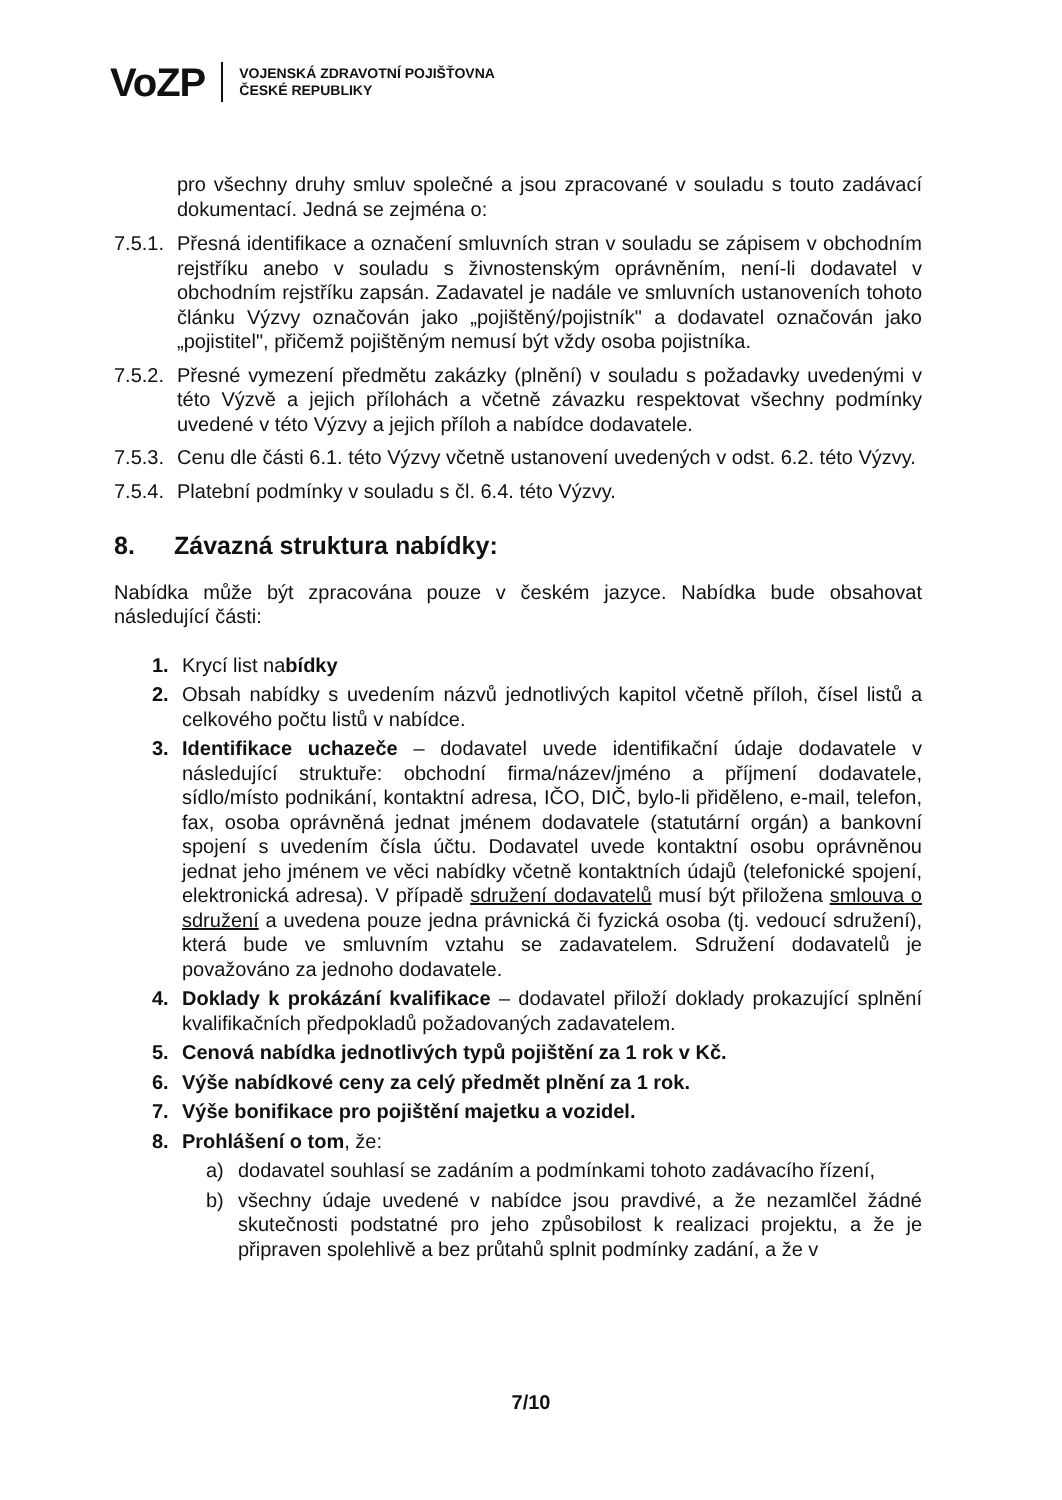VoZP
VOJENSKÁ ZDRAVOTNÍ POJIŠŤOVNA
ČESKÉ REPUBLIKY
pro všechny druhy smluv společné a jsou zpracované v souladu s touto zadávací dokumentací. Jedná se zejména o:
7.5.1.
Přesná identifikace a označení smluvních stran v souladu se zápisem v obchodním rejstříku anebo v souladu s živnostenským oprávněním, není-li dodavatel v obchodním rejstříku zapsán. Zadavatel je nadále ve smluvních ustanoveních tohoto článku Výzvy označován jako „pojištěný/pojistník" a dodavatel označován jako „pojistitel", přičemž pojištěným nemusí být vždy osoba pojistníka.
7.5.2.
Přesné vymezení předmětu zakázky (plnění) v souladu s požadavky uvedenými v této Výzvě a jejich přílohách a včetně závazku respektovat všechny podmínky uvedené v této Výzvy a jejich příloh a nabídce dodavatele.
7.5.3.
Cenu dle části 6.1. této Výzvy včetně ustanovení uvedených v odst. 6.2. této Výzvy.
7.5.4.
Platební podmínky v souladu s čl. 6.4. této Výzvy.
8. Závazná struktura nabídky:
Nabídka může být zpracována pouze v českém jazyce. Nabídka bude obsahovat následující části:
1. Krycí list nabídky
2. Obsah nabídky s uvedením názvů jednotlivých kapitol včetně příloh, čísel listů a celkového počtu listů v nabídce.
3. Identifikace uchazeče – dodavatel uvede identifikační údaje dodavatele v následující struktuře: obchodní firma/název/jméno a příjmení dodavatele, sídlo/místo podnikání, kontaktní adresa, IČO, DIČ, bylo-li přiděleno, e-mail, telefon, fax, osoba oprávněná jednat jménem dodavatele (statutární orgán) a bankovní spojení s uvedením čísla účtu. Dodavatel uvede kontaktní osobu oprávněnou jednat jeho jménem ve věci nabídky včetně kontaktních údajů (telefonické spojení, elektronická adresa). V případě sdružení dodavatelů musí být přiložena smlouva o sdružení a uvedena pouze jedna právnická či fyzická osoba (tj. vedoucí sdružení), která bude ve smluvním vztahu se zadavatelem. Sdružení dodavatelů je považováno za jednoho dodavatele.
4. Doklady k prokázání kvalifikace – dodavatel přiloží doklady prokazující splnění kvalifikačních předpokladů požadovaných zadavatelem.
5. Cenová nabídka jednotlivých typů pojištění za 1 rok v Kč.
6. Výše nabídkové ceny za celý předmět plnění za 1 rok.
7. Výše bonifikace pro pojištění majetku a vozidel.
8. Prohlášení o tom, že:
a) dodavatel souhlasí se zadáním a podmínkami tohoto zadávacího řízení,
b) všechny údaje uvedené v nabídce jsou pravdivé, a že nezamlčel žádné skutečnosti podstatné pro jeho způsobilost k realizaci projektu, a že je připraven spolehlivě a bez průtahů splnit podmínky zadání, a že v
7/10